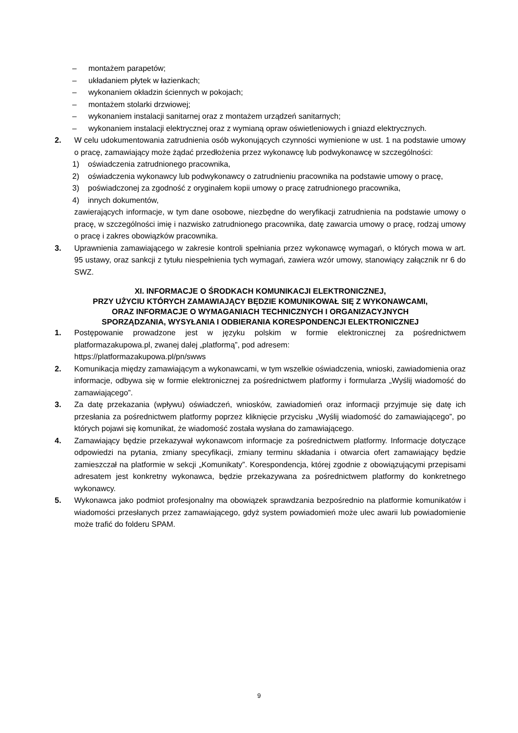– montażem parapetów;
– układaniem płytek w łazienkach;
– wykonaniem okładzin ściennych w pokojach;
– montażem stolarki drzwiowej;
– wykonaniem instalacji sanitarnej oraz z montażem urządzeń sanitarnych;
– wykonaniem instalacji elektrycznej oraz z wymianą opraw oświetleniowych i gniazd elektrycznych.
2. W celu udokumentowania zatrudnienia osób wykonujących czynności wymienione w ust. 1 na podstawie umowy o pracę, zamawiający może żądać przedłożenia przez wykonawcę lub podwykonawcę w szczególności:
1) oświadczenia zatrudnionego pracownika,
2) oświadczenia wykonawcy lub podwykonawcy o zatrudnieniu pracownika na podstawie umowy o pracę,
3) poświadczonej za zgodność z oryginałem kopii umowy o pracę zatrudnionego pracownika,
4) innych dokumentów,
zawierających informacje, w tym dane osobowe, niezbędne do weryfikacji zatrudnienia na podstawie umowy o pracę, w szczególności imię i nazwisko zatrudnionego pracownika, datę zawarcia umowy o pracę, rodzaj umowy o pracę i zakres obowiązków pracownika.
3. Uprawnienia zamawiającego w zakresie kontroli spełniania przez wykonawcę wymagań, o których mowa w art. 95 ustawy, oraz sankcji z tytułu niespełnienia tych wymagań, zawiera wzór umowy, stanowiący załącznik nr 6 do SWZ.
XI. INFORMACJE O ŚRODKACH KOMUNIKACJI ELEKTRONICZNEJ,
PRZY UŻYCIU KTÓRYCH ZAMAWIAJĄCY BĘDZIE KOMUNIKOWAŁ SIĘ Z WYKONAWCAMI,
ORAZ INFORMACJE O WYMAGANIACH TECHNICZNYCH I ORGANIZACYJNYCH
SPORZĄDZANIA, WYSYŁANIA I ODBIERANIA KORESPONDENCJI ELEKTRONICZNEJ
1. Postępowanie prowadzone jest w języku polskim w formie elektronicznej za pośrednictwem platformazakupowa.pl, zwanej dalej „platformą”, pod adresem:
https://platformazakupowa.pl/pn/swws
2. Komunikacja między zamawiającym a wykonawcami, w tym wszelkie oświadczenia, wnioski, zawiadomienia oraz informacje, odbywa się w formie elektronicznej za pośrednictwem platformy i formularza „Wyślij wiadomość do zamawiającego”.
3. Za datę przekazania (wpływu) oświadczeń, wniosków, zawiadomień oraz informacji przyjmuje się datę ich przesłania za pośrednictwem platformy poprzez kliknięcie przycisku „Wyślij wiadomość do zamawiającego”, po których pojawi się komunikat, że wiadomość została wysłana do zamawiającego.
4. Zamawiający będzie przekazywał wykonawcom informacje za pośrednictwem platformy. Informacje dotyczące odpowiedzi na pytania, zmiany specyfikacji, zmiany terminu składania i otwarcia ofert zamawiający będzie zamieszczał na platformie w sekcji „Komunikaty”. Korespondencja, której zgodnie z obowiązującymi przepisami adresatem jest konkretny wykonawca, będzie przekazywana za pośrednictwem platformy do konkretnego wykonawcy.
5. Wykonawca jako podmiot profesjonalny ma obowiązek sprawdzania bezpośrednio na platformie komunikatów i wiadomości przesłanych przez zamawiającego, gdyż system powiadomień może ulec awarii lub powiadomienie może trafić do folderu SPAM.
9